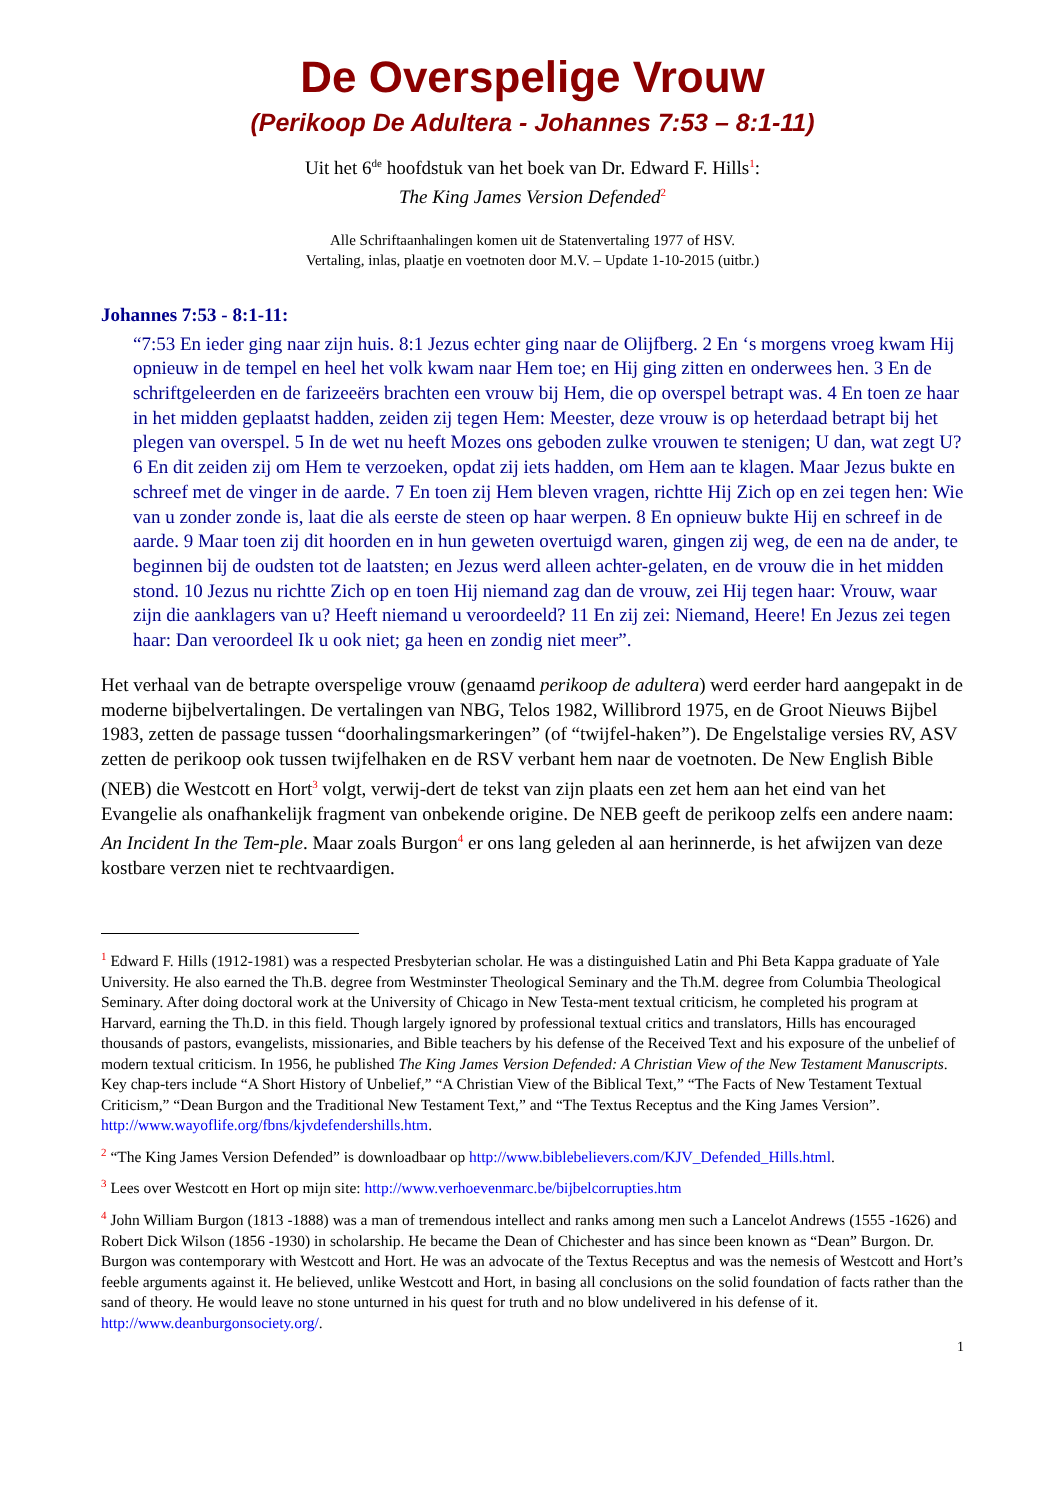De Overspelige Vrouw
(Perikoop De Adultera - Johannes 7:53 – 8:1-11)
Uit het 6<sup>de</sup> hoofdstuk van het boek van Dr. Edward F. Hills<sup>1</sup>:
The King James Version Defended<sup>2</sup>
Alle Schriftaanhalingen komen uit de Statenvertaling 1977 of HSV.
Vertaling, inlas, plaatje en voetnoten door M.V. – Update 1-10-2015 (uitbr.)
Johannes 7:53 - 8:1-11:
“7:53 En ieder ging naar zijn huis. 8:1 Jezus echter ging naar de Olijfberg. 2 En ‘s morgens vroeg kwam Hij opnieuw in de tempel en heel het volk kwam naar Hem toe; en Hij ging zitten en onderwees hen. 3 En de schriftgeleerden en de farizeeërs brachten een vrouw bij Hem, die op overspel betrapt was. 4 En toen ze haar in het midden geplaatst hadden, zeiden zij tegen Hem: Meester, deze vrouw is op heterdaad betrapt bij het plegen van overspel. 5 In de wet nu heeft Mozes ons geboden zulke vrouwen te stenigen; U dan, wat zegt U? 6 En dit zeiden zij om Hem te verzoeken, opdat zij iets hadden, om Hem aan te klagen. Maar Jezus bukte en schreef met de vinger in de aarde. 7 En toen zij Hem bleven vragen, richtte Hij Zich op en zei tegen hen: Wie van u zonder zonde is, laat die als eerste de steen op haar werpen. 8 En opnieuw bukte Hij en schreef in de aarde. 9 Maar toen zij dit hoorden en in hun geweten overtuigd waren, gingen zij weg, de een na de ander, te beginnen bij de oudsten tot de laatsten; en Jezus werd alleen achter-gelaten, en de vrouw die in het midden stond. 10 Jezus nu richtte Zich op en toen Hij niemand zag dan de vrouw, zei Hij tegen haar: Vrouw, waar zijn die aanklagers van u? Heeft niemand u veroordeeld? 11 En zij zei: Niemand, Heere! En Jezus zei tegen haar: Dan veroordeel Ik u ook niet; ga heen en zondig niet meer”.
Het verhaal van de betrapte overspelige vrouw (genaamd perikoop de adultera) werd eerder hard aangepakt in de moderne bijbelvertalingen. De vertalingen van NBG, Telos 1982, Willibrord 1975, en de Groot Nieuws Bijbel 1983, zetten de passage tussen “doorhalingsmarkeringen” (of “twijfel-haken”). De Engelstalige versies RV, ASV zetten de perikoop ook tussen twijfelhaken en de RSV verbant hem naar de voetnoten. De New English Bible (NEB) die Westcott en Hort<sup>3</sup> volgt, verwij-dert de tekst van zijn plaats een zet hem aan het eind van het Evangelie als onafhankelijk fragment van onbekende origine. De NEB geeft de perikoop zelfs een andere naam: An Incident In the Tem-ple. Maar zoals Burgon<sup>4</sup> er ons lang geleden al aan herinnerde, is het afwijzen van deze kostbare verzen niet te rechtvaardigen.
<sup>1</sup> Edward F. Hills (1912-1981) was a respected Presbyterian scholar. He was a distinguished Latin and Phi Beta Kappa graduate of Yale University. He also earned the Th.B. degree from Westminster Theological Seminary and the Th.M. degree from Columbia Theological Seminary. After doing doctoral work at the University of Chicago in New Testa-ment textual criticism, he completed his program at Harvard, earning the Th.D. in this field. Though largely ignored by professional textual critics and translators, Hills has encouraged thousands of pastors, evangelists, missionaries, and Bible teachers by his defense of the Received Text and his exposure of the unbelief of modern textual criticism. In 1956, he published The King James Version Defended: A Christian View of the New Testament Manuscripts. Key chap-ters include “A Short History of Unbelief,” “A Christian View of the Biblical Text,” “The Facts of New Testament Textual Criticism,” “Dean Burgon and the Traditional New Testament Text,” and “The Textus Receptus and the King James Version”. http://www.wayoflife.org/fbns/kjvdefendershills.htm.
<sup>2</sup> “The King James Version Defended” is downloadbaar op http://www.biblebelievers.com/KJV_Defended_Hills.html.
<sup>3</sup> Lees over Westcott en Hort op mijn site: http://www.verhoevenmarc.be/bijbelcorrupties.htm
<sup>4</sup> John William Burgon (1813 -1888) was a man of tremendous intellect and ranks among men such a Lancelot Andrews (1555 -1626) and Robert Dick Wilson (1856 -1930) in scholarship. He became the Dean of Chichester and has since been known as “Dean” Burgon. Dr. Burgon was contemporary with Westcott and Hort. He was an advocate of the Textus Receptus and was the nemesis of Westcott and Hort’s feeble arguments against it. He believed, unlike Westcott and Hort, in basing all conclusions on the solid foundation of facts rather than the sand of theory. He would leave no stone unturned in his quest for truth and no blow undelivered in his defense of it. http://www.deanburgonsociety.org/.
1